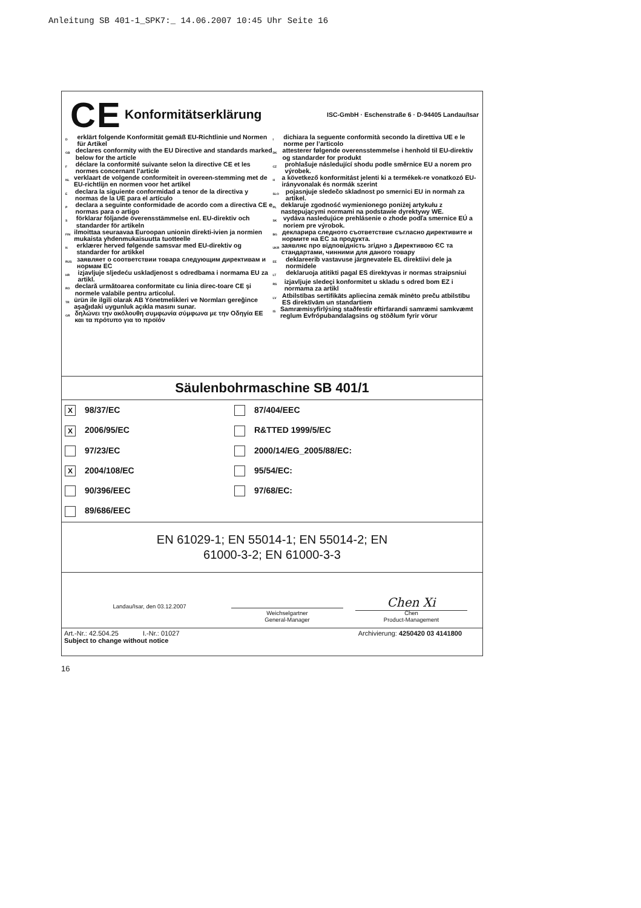Anleitung SB 401-1_SPK7:_ 14.06.2007 10:45 Uhr Seite 16
CE Konformitätserklärung ISC-GmbH · Eschenstraße 6 · D-94405 Landau/Isar
Derklärt folgende Konformität gemäß EU-Richtlinie und Normen für Artikel
GB declares conformity with the EU Directive and standards marked below for the article
Fdéclare la conformité suivante selon la directive CE et les normes concernant l’article
NL verklaart de volgende conformiteit in overeen-stemming met de EU-richtlijn en normen voor het artikel
Edeclara la siguiente conformidad a tenor de la directiva y normas de la UE para el artículo
Pdeclara a seguinte conformidade de acordo com a directiva CE e normas para o artigo
Sförklarar följande överensstämmelse enl. EU-direktiv och standarder för artikeln
FIN ilmoittaa seuraavaa Euroopan unionin direkti-ivien ja normien mukaista yhdenmukaisuutta tuotteelle
Nerklærer herved følgende samsvar med EU-direktiv og standarder for artikkel
RUS заявляет о соответствии товара следующим директивам и нормам ЕС
HR izjavljuje sljedeću uskladjenost s odredbama i normama EU za artikl.
RO declară următoarea conformitate cu linia direc-toare CE şi normele valabile pentru articolul.
TR ürün ile ilgili olarak AB Yönetmelikleri ve Normları gereğince aşağıdaki uygunluk açıkla masını sunar.
GR δηλώνει την ακόλουθη συμφωνία σύμφωνα με την Οδηγία ΕΕ και τα πρότυπο για το προϊόν
Idichiara la seguente conformità secondo la direttiva UE e le norme per l’articolo
DK attesterer følgende overensstemmelse i henhold til EU-direktiv og standarder for produkt
CZ prohlašuje následující shodu podle směrnice EU a norem pro výrobek.
Ha következő konformitást jelenti ki a termékek-re vonatkozó EU-irányvonalak és normák szerint
SLO pojasnjuje sledečo skladnost po smernici EU in normah za artikel.
PL deklaruje zgodność wymienionego poniżej artykułu z następującymi normami na podstawie dyrektywy WE.
SK vydáva nasledujúce prehlásenie o zhode podľa smernice EÚ a noriem pre výrobok.
BG декларира следното съответствие съгласно директивите и нормите на ЕС за продукта.
UKR заявляє про відповідність згідно з Директивою ЄС та стандартами, чинними для даного товару
EE deklareerib vastavuse järgnevatele EL direktiivi dele ja normidele
LT deklaruoja atitikti pagal ES direktyvas ir normas straipsniui
RS izjavljuje sledeçi konformitet u skladu s odred bom EZ i normama za artikl
LV Atbilstības sertifikāts apliecina zemāk minēto preču atbilstību ES direktīvām un standartiem
IS Samræmisyfirlýsing staðfestir eftirfarandi samræmi samkvæmt reglum Evfrópubandalagsins og stöðlum fyrir vörur
Säulenbohrmaschine SB 401/1
X 98/37/EC
87/404/EEC
X 2006/95/EC
R&TTED 1999/5/EC
97/23/EC
2000/14/EG_2005/88/EC:
X 2004/108/EC
95/54/EC:
90/396/EEC
97/68/EC:
89/686/EEC
EN 61029-1; EN 55014-1; EN 55014-2; EN
61000-3-2; EN 61000-3-3
Landau/Isar, den 03.12.2007
Weichselgartner
General-Manager
Chen Xi
Chen
Product-Management
Art.-Nr.: 42.504.25 I.-Nr.: 01027 Archivierung: 4250420 03 4141800
Subject to change without notice
16